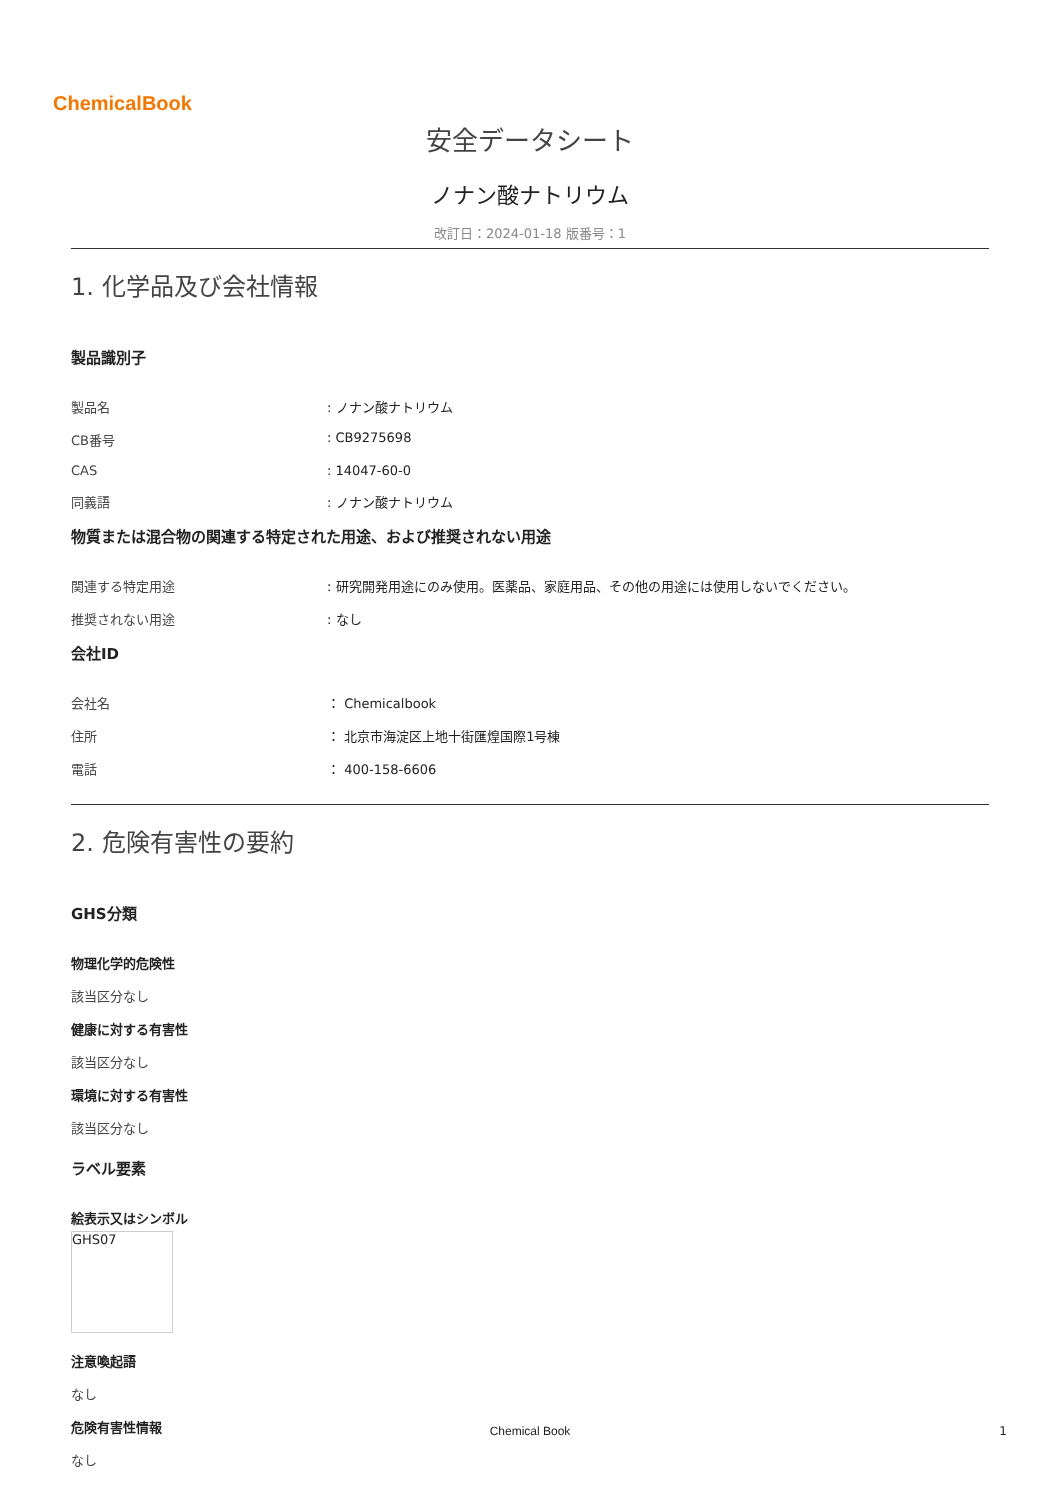ChemicalBook
安全データシート
ノナン酸ナトリウム
改訂日：2024-01-18 版番号：1
1. 化学品及び会社情報
製品識別子
製品名 : ノナン酸ナトリウム
CB番号 : CB9275698
CAS : 14047-60-0
同義語 : ノナン酸ナトリウム
物質または混合物の関連する特定された用途、および推奨されない用途
関連する特定用途 : 研究開発用途にのみ使用。医薬品、家庭用品、その他の用途には使用しないでください。
推奨されない用途 : なし
会社ID
会社名 ： Chemicalbook
住所 ： 北京市海淀区上地十街匯煌国際1号棟
電話 ： 400-158-6606
2. 危険有害性の要約
GHS分類
物理化学的危険性
該当区分なし
健康に対する有害性
該当区分なし
環境に対する有害性
該当区分なし
ラベル要素
絵表示又はシンボル
GHS07
注意喚起語
なし
危険有害性情報
なし
Chemical Book 1